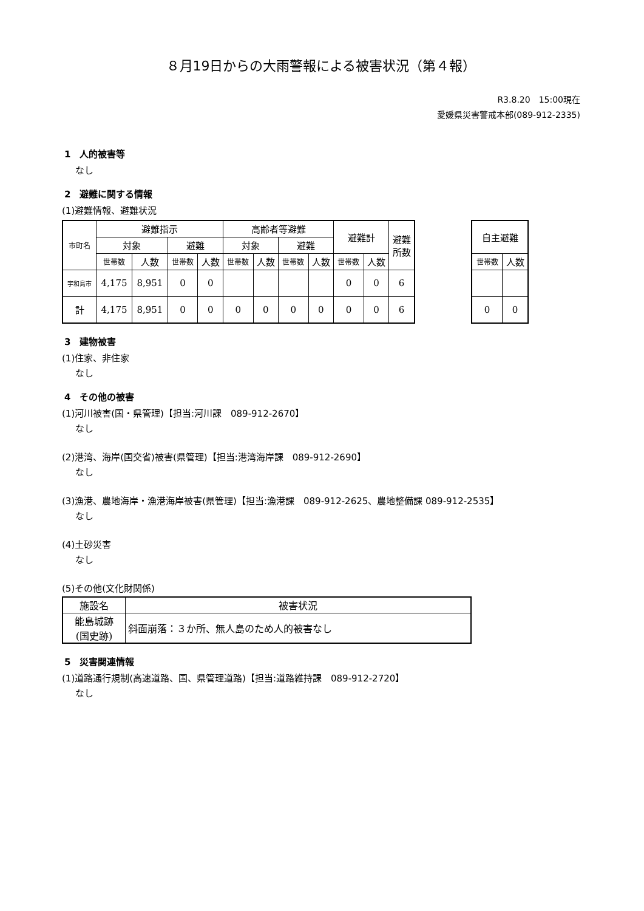８月19日からの大雨警報による被害状況（第４報）
R3.8.20　15:00現在
愛媛県災害警戒本部(089-912-2335)
1　人的被害等
なし
2　避難に関する情報
(1)避難情報、避難状況
| 市町名 | 避難指示 | | | | 高齢者等避難 | | | | 避難計 | | 避難 所数 |
| --- | --- | --- | --- | --- | --- | --- | --- | --- | --- | --- | --- |
| | 対象 | | 避難 | | 対象 | | 避難 | | | | |
| | 世帯数 | 人数 | 世帯数 | 人数 | 世帯数 | 人数 | 世帯数 | 人数 | 世帯数 | 人数 | |
| 宇和島市 | 4,175 | 8,951 | 0 | 0 | | | | | 0 | 0 | 6 |
| 計 | 4,175 | 8,951 | 0 | 0 | 0 | 0 | 0 | 0 | 0 | 0 | 6 |
| 自主避難 | |
| --- | --- |
| 世帯数 | 人数 |
| 0 | 0 |
3　建物被害
(1)住家、非住家
なし
4　その他の被害
(1)河川被害(国・県管理)【担当:河川課　089-912-2670】
なし
(2)港湾、海岸(国交省)被害(県管理)【担当:港湾海岸課　089-912-2690】
なし
(3)漁港、農地海岸・漁港海岸被害(県管理)【担当:漁港課　089-912-2625、農地整備課 089-912-2535】
なし
(4)土砂災害
なし
(5)その他(文化財関係)
| 施設名 | 被害状況 |
| --- | --- |
| 能島城跡 (国史跡) | 斜面崩落：３か所、無人島のため人的被害なし |
5　災害関連情報
(1)道路通行規制(高速道路、国、県管理道路)【担当:道路維持課　089-912-2720】
なし